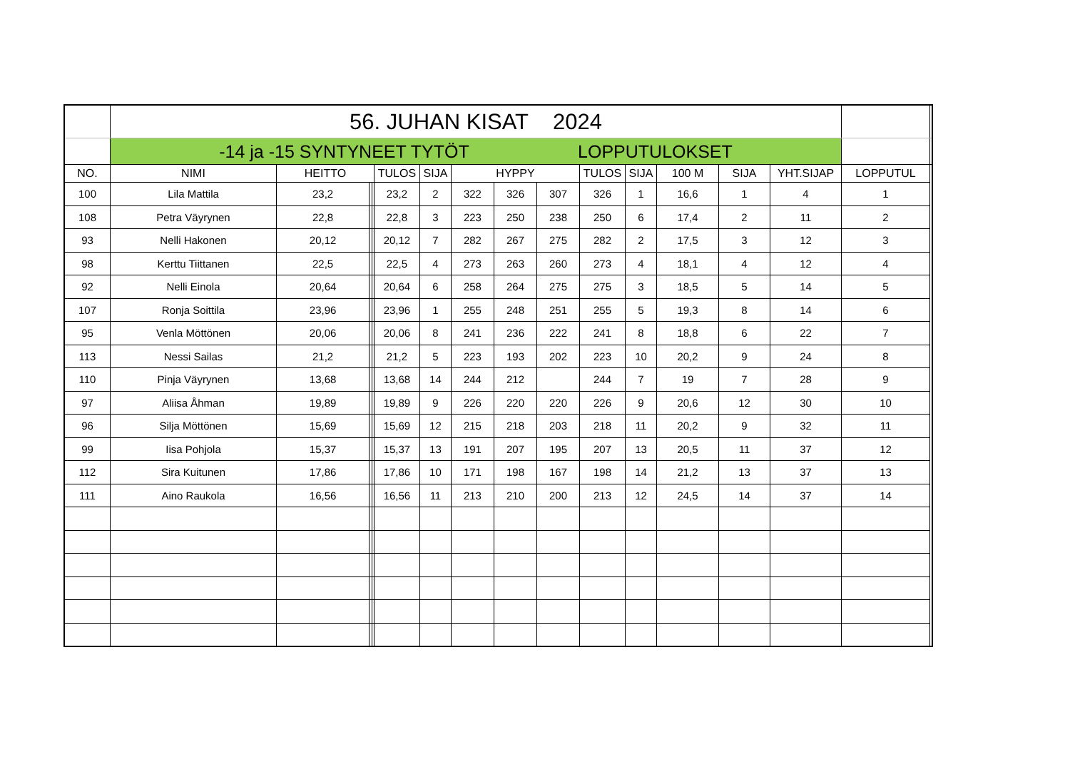| | 56. JUHAN KISAT 2024 | | | | | | | | | | | | | | | |
| | -14 ja -15 SYNTYNEET TYTÖT LOPPUTULOKSET | | | | | | | | | | | | | | | |
| NO. | NIMI | HEITTO | | | TULOS | SIJA | HYPPY | | | TULOS | SIJA | 100 M | SIJA | YHT.SIJAP | LOPPUTUL | |
| 100 | Lila Mattila | 23,2 | | | 23,2 | 2 | 322 | 326 | 307 | 326 | 1 | 16,6 | 1 | 4 | 1 | |
| 108 | Petra Väyrynen | 22,8 | | | 22,8 | 3 | 223 | 250 | 238 | 250 | 6 | 17,4 | 2 | 11 | 2 | |
| 93 | Nelli Hakonen | 20,12 | | | 20,12 | 7 | 282 | 267 | 275 | 282 | 2 | 17,5 | 3 | 12 | 3 | |
| 98 | Kerttu Tiittanen | 22,5 | | | 22,5 | 4 | 273 | 263 | 260 | 273 | 4 | 18,1 | 4 | 12 | 4 | |
| 92 | Nelli Einola | 20,64 | | | 20,64 | 6 | 258 | 264 | 275 | 275 | 3 | 18,5 | 5 | 14 | 5 | |
| 107 | Ronja Soittila | 23,96 | | | 23,96 | 1 | 255 | 248 | 251 | 255 | 5 | 19,3 | 8 | 14 | 6 | |
| 95 | Venla Möttönen | 20,06 | | | 20,06 | 8 | 241 | 236 | 222 | 241 | 8 | 18,8 | 6 | 22 | 7 | |
| 113 | Nessi Sailas | 21,2 | | | 21,2 | 5 | 223 | 193 | 202 | 223 | 10 | 20,2 | 9 | 24 | 8 | |
| 110 | Pinja Väyrynen | 13,68 | | | 13,68 | 14 | 244 | 212 | | 244 | 7 | 19 | 7 | 28 | 9 | |
| 97 | Aliisa Åhman | 19,89 | | | 19,89 | 9 | 226 | 220 | 220 | 226 | 9 | 20,6 | 12 | 30 | 10 | |
| 96 | Silja Möttönen | 15,69 | | | 15,69 | 12 | 215 | 218 | 203 | 218 | 11 | 20,2 | 9 | 32 | 11 | |
| 99 | Iisa Pohjola | 15,37 | | | 15,37 | 13 | 191 | 207 | 195 | 207 | 13 | 20,5 | 11 | 37 | 12 | |
| 112 | Sira Kuitunen | 17,86 | | | 17,86 | 10 | 171 | 198 | 167 | 198 | 14 | 21,2 | 13 | 37 | 13 | |
| 111 | Aino Raukola | 16,56 | | | 16,56 | 11 | 213 | 210 | 200 | 213 | 12 | 24,5 | 14 | 37 | 14 | |